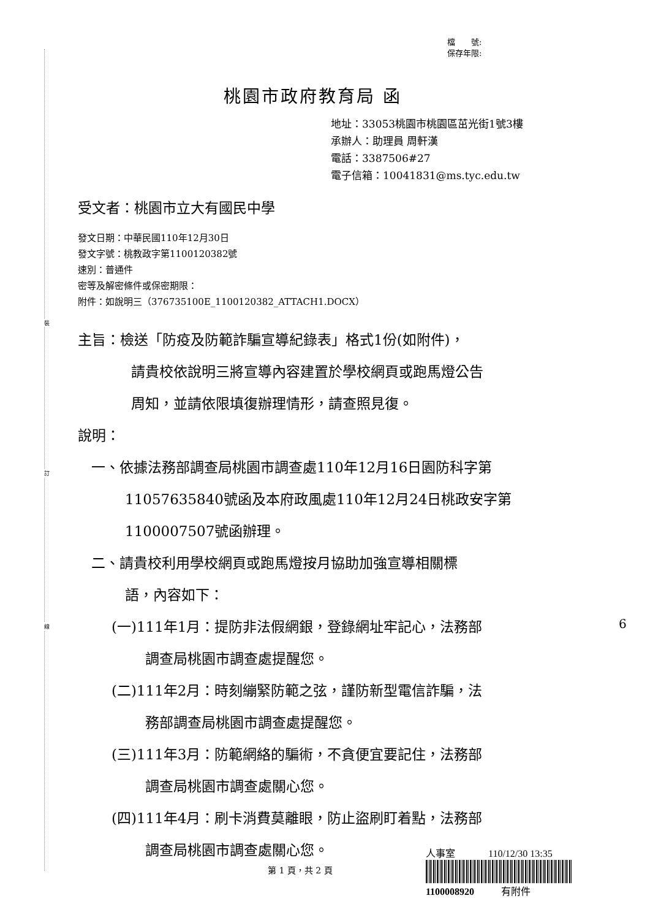裝
訂
線
檔　　號:
保存年限:
桃園市政府教育局 函
地址：33053桃園市桃園區茁光街1號3樓
承辦人：助理員 周軒漢
電話：3387506#27
電子信箱：10041831@ms.tyc.edu.tw
受文者：桃園市立大有國民中學
發文日期：中華民國110年12月30日
發文字號：桃教政字第1100120382號
速別：普通件
密等及解密條件或保密期限：
附件：如說明三（376735100E_1100120382_ATTACH1.DOCX）
主旨：檢送「防疫及防範詐騙宣導紀錄表」格式1份(如附件)，
請貴校依說明三將宣導內容建置於學校網頁或跑馬燈公告
周知，並請依限填復辦理情形，請查照見復。
說明：
一、依據法務部調查局桃園市調查處110年12月16日園防科字第
11057635840號函及本府政風處110年12月24日桃政安字第
1100007507號函辦理。
二、請貴校利用學校網頁或跑馬燈按月協助加強宣導相關標
語，內容如下：
(一)111年1月：提防非法假網銀，登錄網址牢記心，法務部
調查局桃園市調查處提醒您。
(二)111年2月：時刻繃緊防範之弦，謹防新型電信詐騙，法
務部調查局桃園市調查處提醒您。
(三)111年3月：防範網絡的騙術，不貪便宜要記住，法務部
調查局桃園市調查處關心您。
(四)111年4月：刷卡消費莫離眼，防止盜刷盯着點，法務部
調查局桃園市調查處關心您。
人事室 110/12/30 13:35
1100008920 有附件
第 1 頁，共 2 頁
6